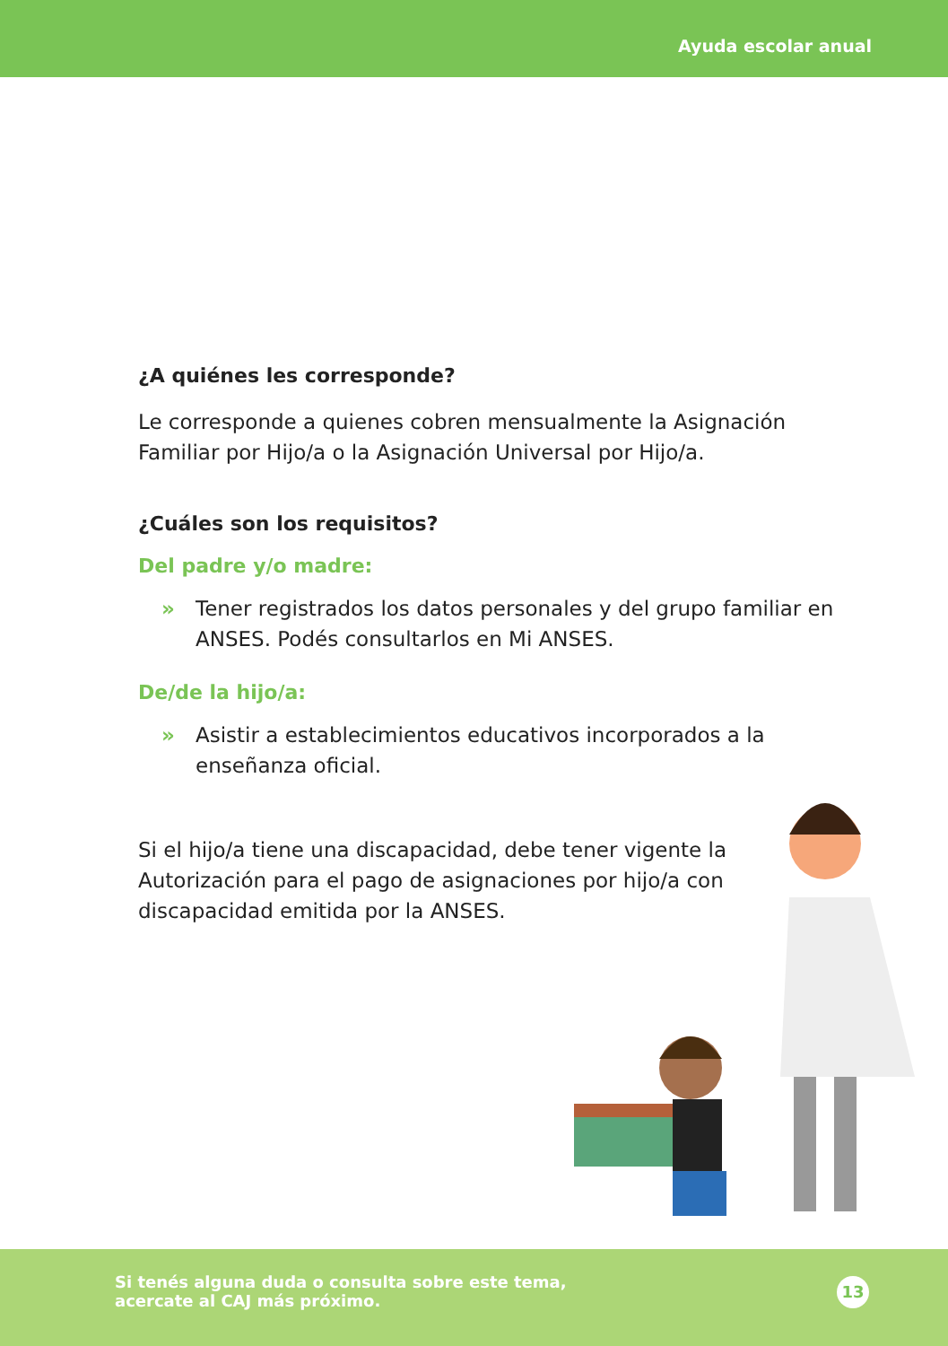Ayuda escolar anual
¿A quiénes les corresponde?
Le corresponde a quienes cobren mensualmente la Asignación Familiar por Hijo/a o la Asignación Universal por Hijo/a.
¿Cuáles son los requisitos?
Del padre y/o madre:
» Tener registrados los datos personales y del grupo familiar en ANSES. Podés consultarlos en Mi ANSES.
De/de la hijo/a:
» Asistir a establecimientos educativos incorporados a la enseñanza oficial.
Si el hijo/a tiene una discapacidad, debe tener vigente la Autorización para el pago de asignaciones por hijo/a con discapacidad emitida por la ANSES.
Si tenés alguna duda o consulta sobre este tema,
acercate al CAJ más próximo.
13